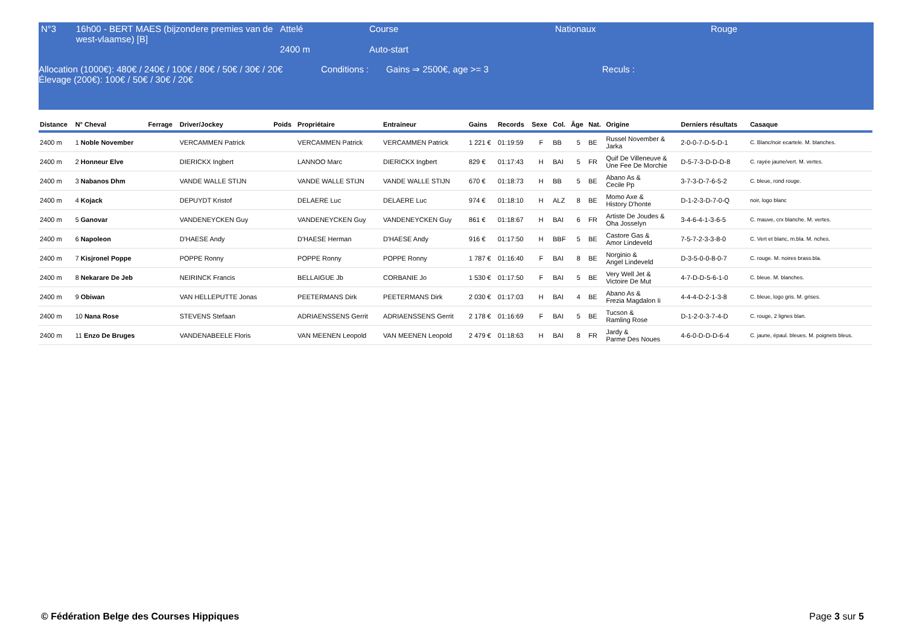| N°3 | 16h00 - BERT MAES (bijzondere premies van de west-vlaamse) [B] | Attelé 2400 m | Course Auto-start | Nationaux | Rouge |
| Allocation (1000€): 480€ / 240€ / 100€ / 80€ / 50€ / 30€ / 20€ Élevage (200€): 100€ / 50€ / 30€ / 20€ | Conditions : | Gains ⇒ 2500€, age >= 3 | Reculs : |
| Distance | N° Cheval | Ferrage | Driver/Jockey | Poids | Propriétaire | Entraineur | Gains | Records | Sexe | Col. | Âge | Nat. | Origine | Derniers résultats | Casaque |
| --- | --- | --- | --- | --- | --- | --- | --- | --- | --- | --- | --- | --- | --- | --- | --- |
| 2400 m | 1 Noble November | | VERCAMMEN Patrick | | VERCAMMEN Patrick | VERCAMMEN Patrick | 1 221 € | 01:19:59 | F | BB | 5 | BE | Russel November & Jarka | 2-0-0-7-D-5-D-1 | C. Blanc/noir ecartele. M. blanches. |
| 2400 m | 2 Honneur Elve | | DIERICKX Ingbert | | LANNOO Marc | DIERICKX Ingbert | 829 € | 01:17:43 | H | BAI | 5 | FR | Quif De Villeneuve & Une Fee De Morchie | D-5-7-3-D-D-D-8 | C. rayée jaune/vert. M. vertes. |
| 2400 m | 3 Nabanos Dhm | | VANDE WALLE STIJN | | VANDE WALLE STIJN | VANDE WALLE STIJN | 670 € | 01:18:73 | H | BB | 5 | BE | Abano As & Cecile Pp | 3-7-3-D-7-6-5-2 | C. bleue, rond rouge. |
| 2400 m | 4 Kojack | | DEPUYDT Kristof | | DELAERE Luc | DELAERE Luc | 974 € | 01:18:10 | H | ALZ | 8 | BE | Momo Axe & History D'honte | D-1-2-3-D-7-0-Q | noir, logo blanc |
| 2400 m | 5 Ganovar | | VANDENEYCKEN Guy | | VANDENEYCKEN Guy | VANDENEYCKEN Guy | 861 € | 01:18:67 | H | BAI | 6 | FR | Artiste De Joudes & Oha Josselyn | 3-4-6-4-1-3-6-5 | C. mauve, crx blanche. M. vertes. |
| 2400 m | 6 Napoleon | | D'HAESE Andy | | D'HAESE Herman | D'HAESE Andy | 916 € | 01:17:50 | H | BBF | 5 | BE | Castore Gas & Amor Lindeveld | 7-5-7-2-3-3-8-0 | C. Vert et blanc, m.bla. M. nches. |
| 2400 m | 7 Kisjronel Poppe | | POPPE Ronny | | POPPE Ronny | POPPE Ronny | 1 787 € | 01:16:40 | F | BAI | 8 | BE | Norginio & Angel Lindeveld | D-3-5-0-0-8-0-7 | C. rouge. M. noires brass.bla. |
| 2400 m | 8 Nekarare De Jeb | | NEIRINCK Francis | | BELLAIGUE Jb | CORBANIE Jo | 1 530 € | 01:17:50 | F | BAI | 5 | BE | Very Well Jet & Victoire De Mut | 4-7-D-D-5-6-1-0 | C. bleue. M. blanches. |
| 2400 m | 9 Obiwan | | VAN HELLEPUTTE Jonas | | PEETERMANS Dirk | PEETERMANS Dirk | 2 030 € | 01:17:03 | H | BAI | 4 | BE | Abano As & Frezia Magdalon Ii | 4-4-4-D-2-1-3-8 | C. bleue, logo gris. M. grises. |
| 2400 m | 10 Nana Rose | | STEVENS Stefaan | | ADRIAENSSENS Gerrit | ADRIAENSSENS Gerrit | 2 178 € | 01:16:69 | F | BAI | 5 | BE | Tucson & Ramling Rose | D-1-2-0-3-7-4-D | C. rouge, 2 lignes blan. |
| 2400 m | 11 Enzo De Bruges | | VANDENABEELE Floris | | VAN MEENEN Leopold | VAN MEENEN Leopold | 2 479 € | 01:18:63 | H | BAI | 8 | FR | Jardy & Parme Des Noues | 4-6-0-D-D-D-6-4 | C. jaune, épaul. bleues. M. poignets bleus. |
© Fédération Belge des Courses Hippiques Page 3 sur 5